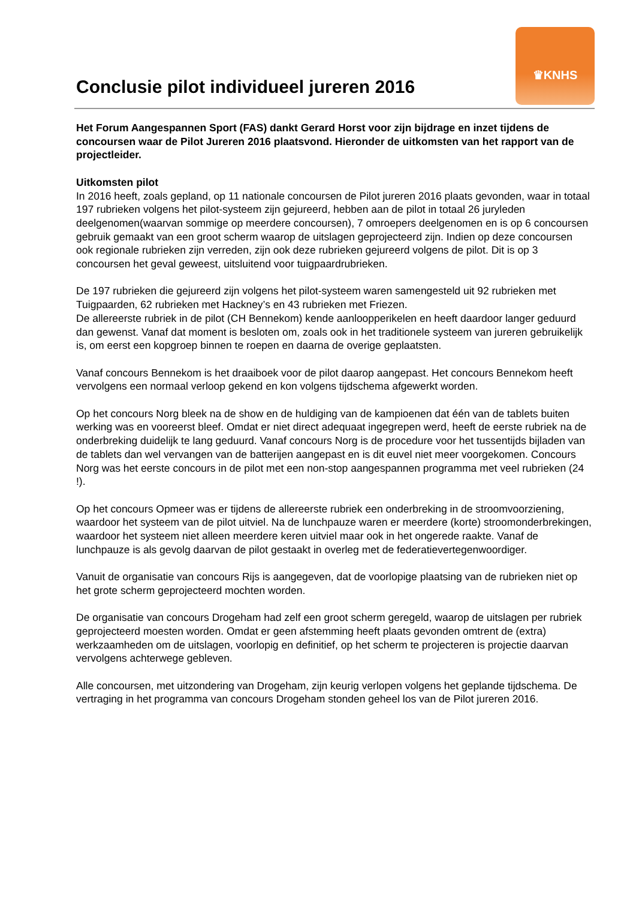♛KNHS
Conclusie pilot individueel jureren 2016
Het Forum Aangespannen Sport (FAS) dankt Gerard Horst voor zijn bijdrage en inzet tijdens de concoursen waar de Pilot Jureren 2016 plaatsvond. Hieronder de uitkomsten van het rapport van de projectleider.
Uitkomsten pilot
In 2016 heeft, zoals gepland, op 11 nationale concoursen de Pilot jureren 2016 plaats gevonden, waar in totaal 197 rubrieken volgens het pilot-systeem zijn gejureerd, hebben aan de pilot in totaal 26 juryleden deelgenomen(waarvan sommige op meerdere concoursen), 7 omroepers deelgenomen en is op 6 concoursen gebruik gemaakt van een groot scherm waarop de uitslagen geprojecteerd zijn. Indien op deze concoursen ook regionale rubrieken zijn verreden, zijn ook deze rubrieken gejureerd volgens de pilot. Dit is op 3 concoursen het geval geweest, uitsluitend voor tuigpaardrubrieken.
De 197 rubrieken die gejureerd zijn volgens het pilot-systeem waren samengesteld uit 92 rubrieken met Tuigpaarden, 62 rubrieken met Hackney’s en 43 rubrieken met Friezen.
De allereerste rubriek in de pilot (CH Bennekom) kende aanloopperikelen en heeft daardoor langer geduurd dan gewenst. Vanaf dat moment is besloten om, zoals ook in het traditionele systeem van jureren gebruikelijk is, om eerst een kopgroep binnen te roepen en daarna de overige geplaatsten.
Vanaf concours Bennekom is het draaiboek voor de pilot daarop aangepast. Het concours Bennekom heeft vervolgens een normaal verloop gekend en kon volgens tijdschema afgewerkt worden.
Op het concours Norg bleek na de show en de huldiging van de kampioenen dat één van de tablets buiten werking was en vooreerst bleef. Omdat er niet direct adequaat ingegrepen werd, heeft de eerste rubriek na de onderbreking duidelijk te lang geduurd. Vanaf concours Norg is de procedure voor het tussentijds bijladen van de tablets dan wel vervangen van de batterijen aangepast en is dit euvel niet meer voorgekomen. Concours Norg was het eerste concours in de pilot met een non-stop aangespannen programma met veel rubrieken (24 !).
Op het concours Opmeer was er tijdens de allereerste rubriek een onderbreking in de stroomvoorziening, waardoor het systeem van de pilot uitviel. Na de lunchpauze waren er meerdere (korte) stroomonderbrekingen, waardoor het systeem niet alleen meerdere keren uitviel maar ook in het ongerede raakte. Vanaf de lunchpauze is als gevolg daarvan de pilot gestaakt in overleg met de federatievertegenwoordiger.
Vanuit de organisatie van concours Rijs is aangegeven, dat de voorlopige plaatsing van de rubrieken niet op het grote scherm geprojecteerd mochten worden.
De organisatie van concours Drogeham had zelf een groot scherm geregeld, waarop de uitslagen per rubriek geprojecteerd moesten worden. Omdat er geen afstemming heeft plaats gevonden omtrent de (extra) werkzaamheden om de uitslagen, voorlopig en definitief, op het scherm te projecteren is projectie daarvan vervolgens achterwege gebleven.
Alle concoursen, met uitzondering van Drogeham, zijn keurig verlopen volgens het geplande tijdschema. De vertraging in het programma van concours Drogeham stonden geheel los van de Pilot jureren 2016.